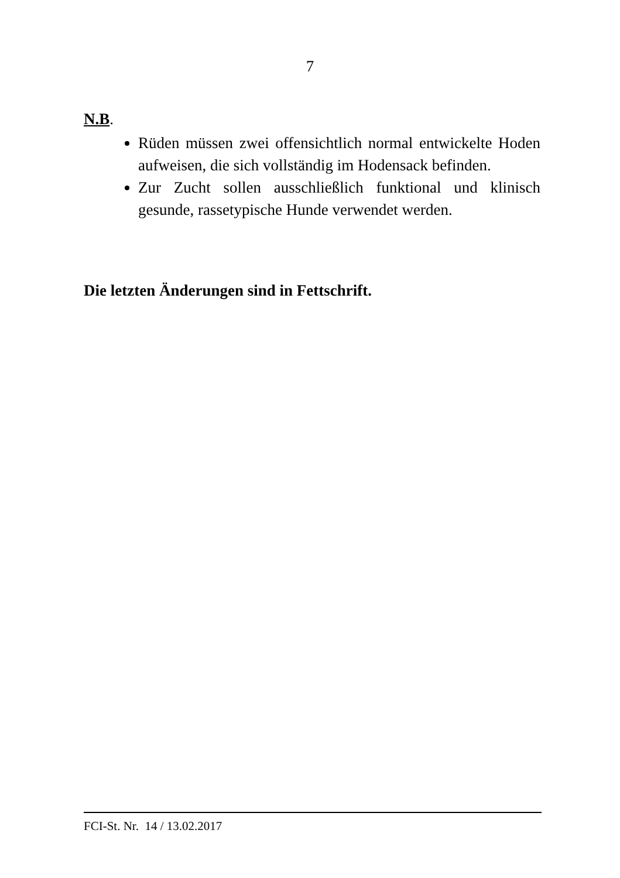7
N.B.
Rüden müssen zwei offensichtlich normal entwickelte Hoden aufweisen, die sich vollständig im Hodensack befinden.
Zur Zucht sollen ausschließlich funktional und klinisch gesunde, rassetypische Hunde verwendet werden.
Die letzten Änderungen sind in Fettschrift.
FCI-St. Nr. 14 / 13.02.2017